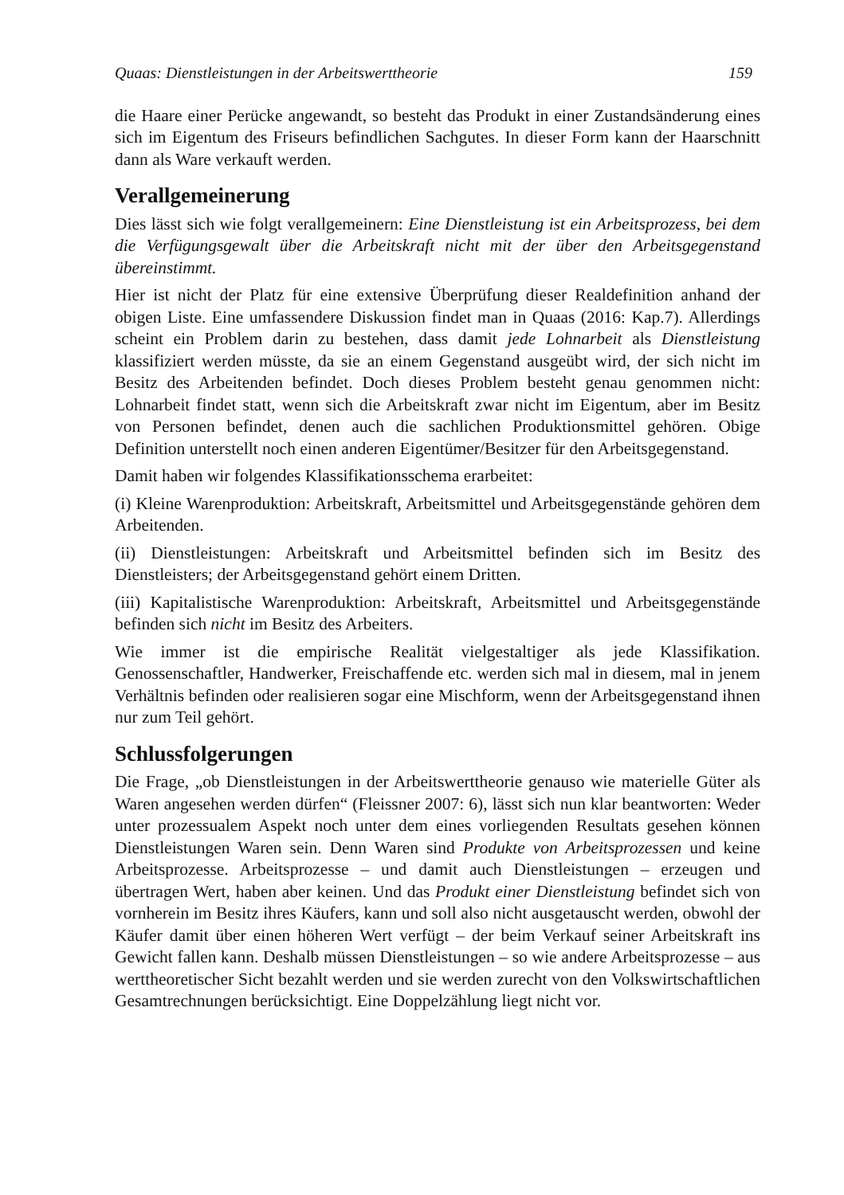Quaas: Dienstleistungen in der Arbeitswerttheorie 159
die Haare einer Perücke angewandt, so besteht das Produkt in einer Zustandsänderung eines sich im Eigentum des Friseurs befindlichen Sachgutes. In dieser Form kann der Haarschnitt dann als Ware verkauft werden.
Verallgemeinerung
Dies lässt sich wie folgt verallgemeinern: Eine Dienstleistung ist ein Arbeitsprozess, bei dem die Verfügungsgewalt über die Arbeitskraft nicht mit der über den Arbeitsgegenstand übereinstimmt.
Hier ist nicht der Platz für eine extensive Überprüfung dieser Realdefinition anhand der obigen Liste. Eine umfassendere Diskussion findet man in Quaas (2016: Kap.7). Allerdings scheint ein Problem darin zu bestehen, dass damit jede Lohnarbeit als Dienstleistung klassifiziert werden müsste, da sie an einem Gegenstand ausgeübt wird, der sich nicht im Besitz des Arbeitenden befindet. Doch dieses Problem besteht genau genommen nicht: Lohnarbeit findet statt, wenn sich die Arbeitskraft zwar nicht im Eigentum, aber im Besitz von Personen befindet, denen auch die sachlichen Produktionsmittel gehören. Obige Definition unterstellt noch einen anderen Eigentümer/Besitzer für den Arbeitsgegenstand.
Damit haben wir folgendes Klassifikationsschema erarbeitet:
(i) Kleine Warenproduktion: Arbeitskraft, Arbeitsmittel und Arbeitsgegenstände gehören dem Arbeitenden.
(ii) Dienstleistungen: Arbeitskraft und Arbeitsmittel befinden sich im Besitz des Dienstleisters; der Arbeitsgegenstand gehört einem Dritten.
(iii) Kapitalistische Warenproduktion: Arbeitskraft, Arbeitsmittel und Arbeitsgegenstände befinden sich nicht im Besitz des Arbeiters.
Wie immer ist die empirische Realität vielgestaltiger als jede Klassifikation. Genossenschaftler, Handwerker, Freischaffende etc. werden sich mal in diesem, mal in jenem Verhältnis befinden oder realisieren sogar eine Mischform, wenn der Arbeitsgegenstand ihnen nur zum Teil gehört.
Schlussfolgerungen
Die Frage, „ob Dienstleistungen in der Arbeitswerttheorie genauso wie materielle Güter als Waren angesehen werden dürfen“ (Fleissner 2007: 6), lässt sich nun klar beantworten: Weder unter prozessualem Aspekt noch unter dem eines vorliegenden Resultats gesehen können Dienstleistungen Waren sein. Denn Waren sind Produkte von Arbeitsprozessen und keine Arbeitsprozesse. Arbeitsprozesse – und damit auch Dienstleistungen – erzeugen und übertragen Wert, haben aber keinen. Und das Produkt einer Dienstleistung befindet sich von vornherein im Besitz ihres Käufers, kann und soll also nicht ausgetauscht werden, obwohl der Käufer damit über einen höheren Wert verfügt – der beim Verkauf seiner Arbeitskraft ins Gewicht fallen kann. Deshalb müssen Dienstleistungen – so wie andere Arbeitsprozesse – aus werttheoretischer Sicht bezahlt werden und sie werden zurecht von den Volkswirtschaftlichen Gesamtrechnungen berücksichtigt. Eine Doppelzählung liegt nicht vor.